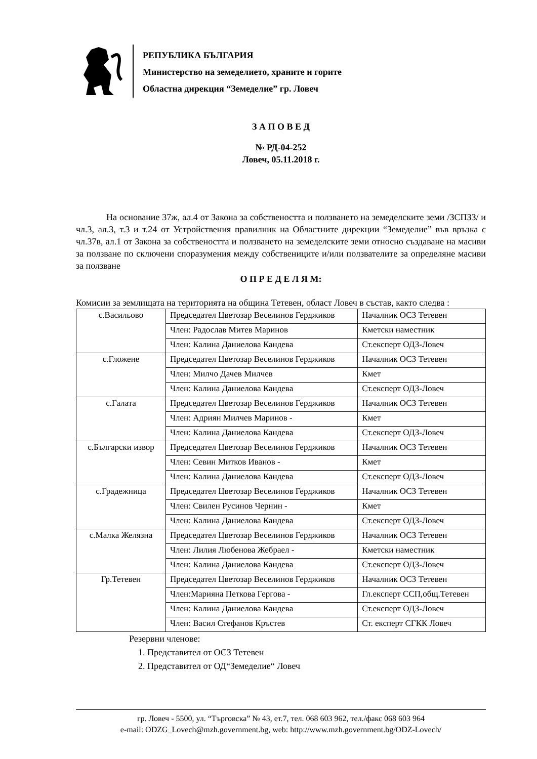РЕПУБЛИКА БЪЛГАРИЯ
Министерство на земеделието, храните и горите
Областна дирекция “Земеделие” гр. Ловеч
З А П О В Е Д
№ РД-04-252
Ловеч, 05.11.2018 г.
На основание 37ж, ал.4 от Закона за собствеността и ползването на земеделските земи /ЗСПЗЗ/ и чл.3, ал.3, т.3 и т.24 от Устройствения правилник на Областните дирекции “Земеделие” във връзка с чл.37в, ал.1 от Закона за собствеността и ползването на земеделските земи относно създаване на масиви за ползване по сключени споразумения между собствениците и/или ползвателите за определяне масиви за ползване
О П Р Е Д Е Л Я М:
Комисии за землищата на територията на община Тетевен, област Ловеч в състав, както следва :
| с.Васильово | Председател Цветозар Веселинов Герджиков | Началник ОСЗ Тетевен |
| | Член: Радослав Митев Маринов | Кметски наместник |
| | Член: Калина Даниелова Кандева | Ст.експерт ОДЗ-Ловеч |
| с.Гложене | Председател Цветозар Веселинов Герджиков | Началник ОСЗ Тетевен |
| | Член: Милчо Дачев Милчев | Кмет |
| | Член: Калина Даниелова Кандева | Ст.експерт ОДЗ-Ловеч |
| с.Галата | Председател Цветозар Веселинов Герджиков | Началник ОСЗ Тетевен |
| | Член: Адриян Милчев Маринов - | Кмет |
| | Член: Калина Даниелова Кандева | Ст.експерт ОДЗ-Ловеч |
| с.Български извор | Председател Цветозар Веселинов Герджиков | Началник ОСЗ Тетевен |
| | Член: Севин Митков Иванов - | Кмет |
| | Член: Калина Даниелова Кандева | Ст.експерт ОДЗ-Ловеч |
| с.Градежница | Председател Цветозар Веселинов Герджиков | Началник ОСЗ Тетевен |
| | Член: Свилен Русинов Чернин - | Кмет |
| | Член: Калина Даниелова Кандева | Ст.експерт ОДЗ-Ловеч |
| с.Малка Желязна | Председател Цветозар Веселинов Герджиков | Началник ОСЗ Тетевен |
| | Член: Лилия Любенова Жебраел - | Кметски наместник |
| | Член: Калина Даниелова Кандева | Ст.експерт ОДЗ-Ловеч |
| Гр.Тетевен | Председател Цветозар Веселинов Герджиков | Началник ОСЗ Тетевен |
| | Член:Марияна Петкова Гергова - | Гл.експерт ССП,общ.Тетевен |
| | Член: Калина Даниелова Кандева | Ст.експерт ОДЗ-Ловеч |
| | Член: Васил Стефанов Кръстев | Ст. експерт СГКК Ловеч |
Резервни членове:
1. Представител от ОСЗ Тетевен
2. Представител от ОД“Земеделие“ Ловеч
гр. Ловеч - 5500, ул. “Търговска” № 43, ет.7, тел. 068 603 962, тел./факс 068 603 964
e-mail: ODZG_Lovech@mzh.government.bg, web: http://www.mzh.government.bg/ODZ-Lovech/